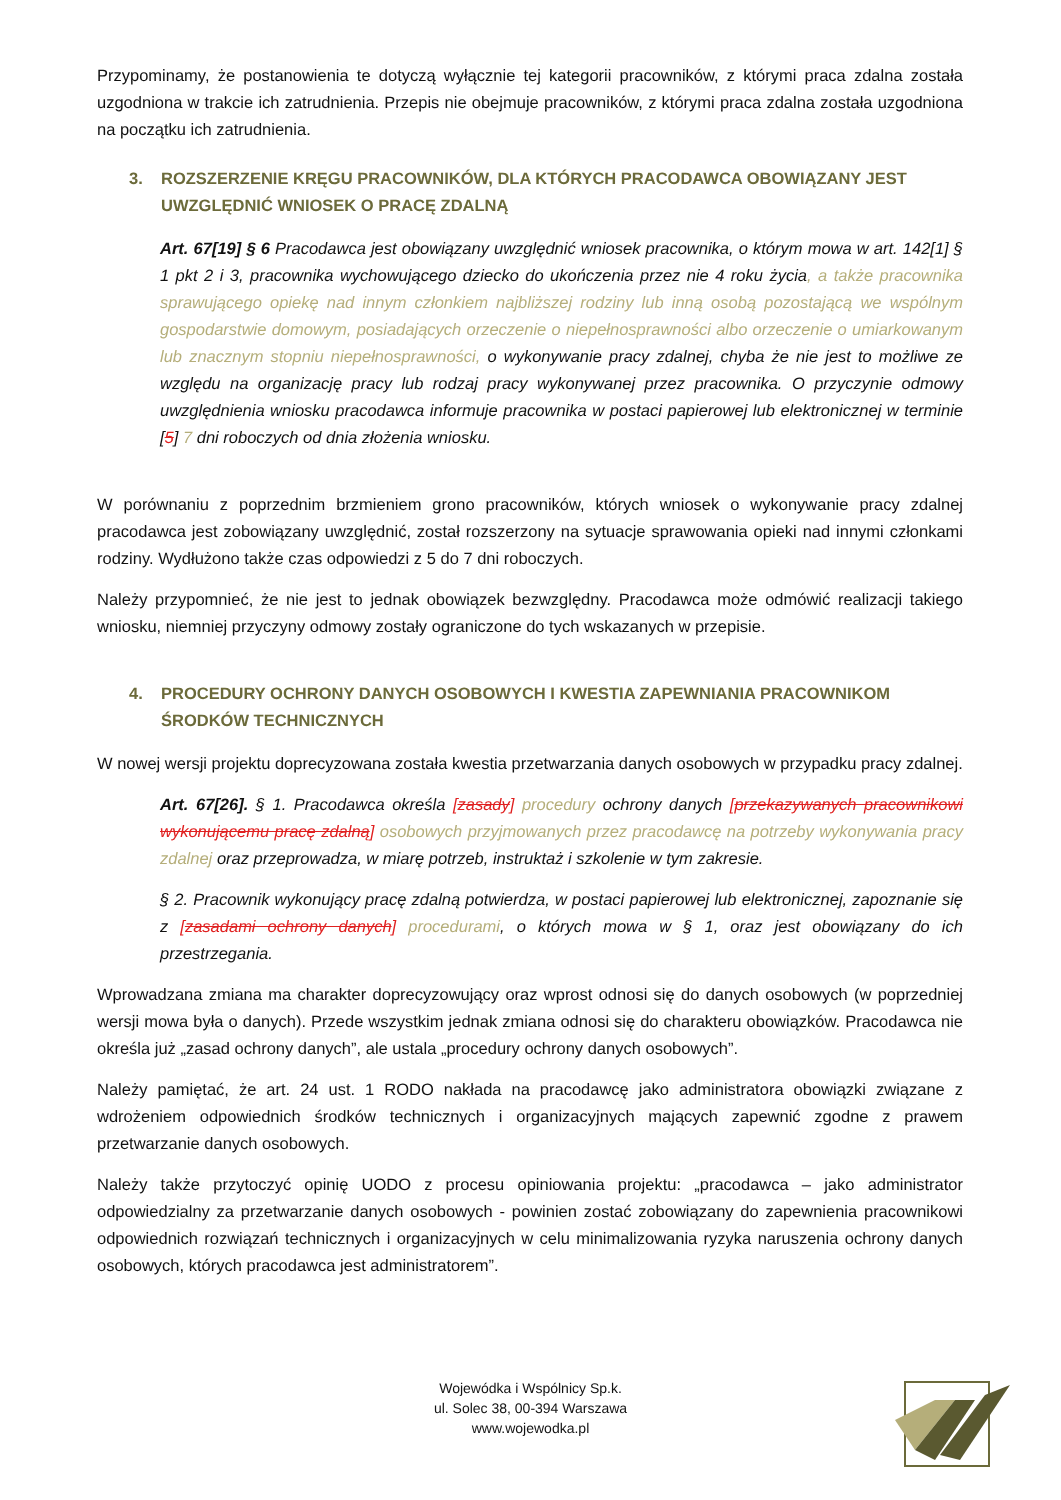Przypominamy, że postanowienia te dotyczą wyłącznie tej kategorii pracowników, z którymi praca zdalna została uzgodniona w trakcie ich zatrudnienia. Przepis nie obejmuje pracowników, z którymi praca zdalna została uzgodniona na początku ich zatrudnienia.
3. ROZSZERZENIE KRĘGU PRACOWNIKÓW, DLA KTÓRYCH PRACODAWCA OBOWIĄZANY JEST UWZGLĘDNIĆ WNIOSEK O PRACĘ ZDALNĄ
Art. 67[19] § 6 Pracodawca jest obowiązany uwzględnić wniosek pracownika, o którym mowa w art. 142[1] § 1 pkt 2 i 3, pracownika wychowującego dziecko do ukończenia przez nie 4 roku życia, a także pracownika sprawującego opiekę nad innym członkiem najbliższej rodziny lub inną osobą pozostającą we wspólnym gospodarstwie domowym, posiadających orzeczenie o niepełnosprawności albo orzeczenie o umiarkowanym lub znacznym stopniu niepełnosprawności, o wykonywanie pracy zdalnej, chyba że nie jest to możliwe ze względu na organizację pracy lub rodzaj pracy wykonywanej przez pracownika. O przyczynie odmowy uwzględnienia wniosku pracodawca informuje pracownika w postaci papierowej lub elektronicznej w terminie [5] 7 dni roboczych od dnia złożenia wniosku.
W porównaniu z poprzednim brzmieniem grono pracowników, których wniosek o wykonywanie pracy zdalnej pracodawca jest zobowiązany uwzględnić, został rozszerzony na sytuacje sprawowania opieki nad innymi członkami rodziny. Wydłużono także czas odpowiedzi z 5 do 7 dni roboczych.
Należy przypomnieć, że nie jest to jednak obowiązek bezwzględny. Pracodawca może odmówić realizacji takiego wniosku, niemniej przyczyny odmowy zostały ograniczone do tych wskazanych w przepisie.
4. PROCEDURY OCHRONY DANYCH OSOBOWYCH I KWESTIA ZAPEWNIANIA PRACOWNIKOM ŚRODKÓW TECHNICZNYCH
W nowej wersji projektu doprecyzowana została kwestia przetwarzania danych osobowych w przypadku pracy zdalnej.
Art. 67[26]. § 1. Pracodawca określa [zasady] procedury ochrony danych [przekazywanych pracownikowi wykonującemu pracę zdalną] osobowych przyjmowanych przez pracodawcę na potrzeby wykonywania pracy zdalnej oraz przeprowadza, w miarę potrzeb, instruktaż i szkolenie w tym zakresie.
§ 2. Pracownik wykonujący pracę zdalną potwierdza, w postaci papierowej lub elektronicznej, zapoznanie się z [zasadami ochrony danych] procedurami, o których mowa w § 1, oraz jest obowiązany do ich przestrzegania.
Wprowadzana zmiana ma charakter doprecyzowujący oraz wprost odnosi się do danych osobowych (w poprzedniej wersji mowa była o danych). Przede wszystkim jednak zmiana odnosi się do charakteru obowiązków. Pracodawca nie określa już „zasad ochrony danych”, ale ustala „procedury ochrony danych osobowych”.
Należy pamiętać, że art. 24 ust. 1 RODO nakłada na pracodawcę jako administratora obowiązki związane z wdrożeniem odpowiednich środków technicznych i organizacyjnych mających zapewnić zgodne z prawem przetwarzanie danych osobowych.
Należy także przytoczyć opinię UODO z procesu opiniowania projektu: „pracodawca – jako administrator odpowiedzialny za przetwarzanie danych osobowych - powinien zostać zobowiązany do zapewnienia pracownikowi odpowiednich rozwiązań technicznych i organizacyjnych w celu minimalizowania ryzyka naruszenia ochrony danych osobowych, których pracodawca jest administratorem”.
Wojewódka i Wspólnicy Sp.k.
ul. Solec 38, 00-394 Warszawa
www.wojewodka.pl